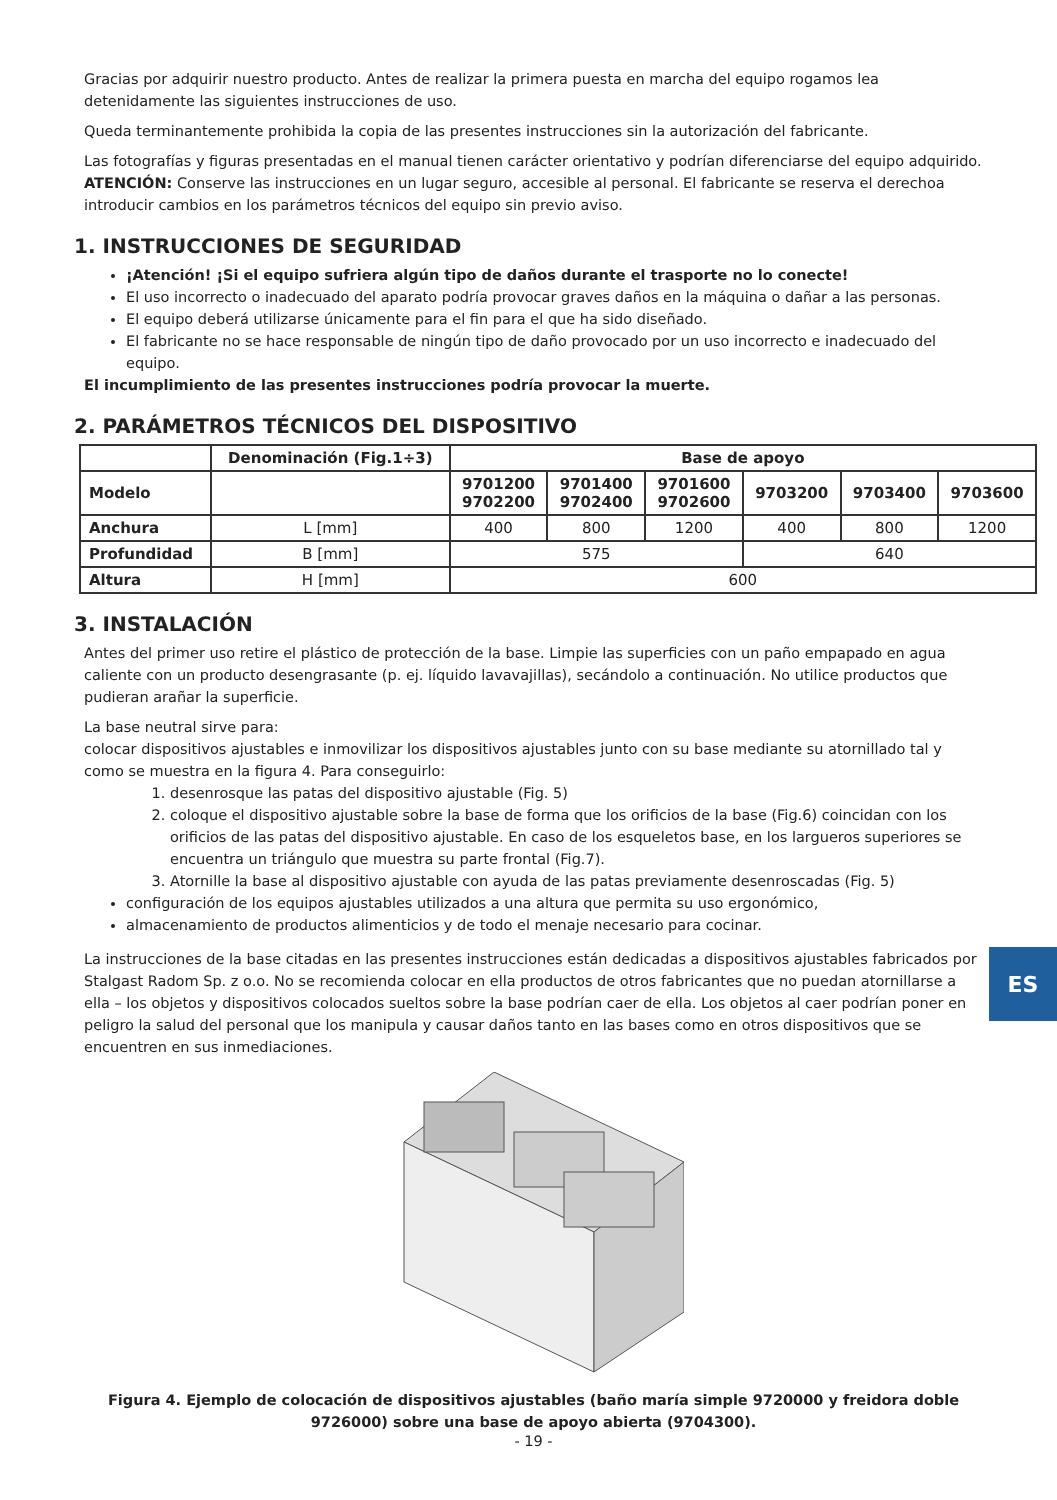Gracias por adquirir nuestro producto. Antes de realizar la primera puesta en marcha del equipo rogamos lea detenidamente las siguientes instrucciones de uso.
Queda terminantemente prohibida la copia de las presentes instrucciones sin la autorización del fabricante.
Las fotografías y figuras presentadas en el manual tienen carácter orientativo y podrían diferenciarse del equipo adquirido.
ATENCIÓN: Conserve las instrucciones en un lugar seguro, accesible al personal. El fabricante se reserva el derechoa introducir cambios en los parámetros técnicos del equipo sin previo aviso.
1. INSTRUCCIONES DE SEGURIDAD
¡Atención! ¡Si el equipo sufriera algún tipo de daños durante el trasporte no lo conecte!
El uso incorrecto o inadecuado del aparato podría provocar graves daños en la máquina o dañar a las personas.
El equipo deberá utilizarse únicamente para el fin para el que ha sido diseñado.
El fabricante no se hace responsable de ningún tipo de daño provocado por un uso incorrecto e inadecuado del equipo.
El incumplimiento de las presentes instrucciones podría provocar la muerte.
2. PARÁMETROS TÉCNICOS DEL DISPOSITIVO
| | Denominación (Fig.1÷3) | Base de apoyo | | | | | |
| --- | --- | --- | --- | --- | --- | --- | --- |
| Modelo | | 9701200 9702200 | 9701400 9702400 | 9701600 9702600 | 9703200 | 9703400 | 9703600 |
| Anchura | L [mm] | 400 | 800 | 1200 | 400 | 800 | 1200 |
| Profundidad | B [mm] | 575 | | | 640 | | |
| Altura | H [mm] | 600 | | | | | |
3. INSTALACIÓN
Antes del primer uso retire el plástico de protección de la base. Limpie las superficies con un paño empapado en agua caliente con un producto desengrasante (p. ej. líquido lavavajillas), secándolo a continuación. No utilice productos que pudieran arañar la superficie.
La base neutral sirve para:
colocar dispositivos ajustables e inmovilizar los dispositivos ajustables junto con su base mediante su atornillado tal y como se muestra en la figura 4. Para conseguirlo:
1. desenrosque las patas del dispositivo ajustable (Fig. 5)
2. coloque el dispositivo ajustable sobre la base de forma que los orificios de la base (Fig.6) coincidan con los orificios de las patas del dispositivo ajustable. En caso de los esqueletos base, en los largueros superiores se encuentra un triángulo que muestra su parte frontal (Fig.7).
3. Atornille la base al dispositivo ajustable con ayuda de las patas previamente desenroscadas (Fig. 5)
configuración de los equipos ajustables utilizados a una altura que permita su uso ergonómico,
almacenamiento de productos alimenticios y de todo el menaje necesario para cocinar.
La instrucciones de la base citadas en las presentes instrucciones están dedicadas a dispositivos ajustables fabricados por Stalgast Radom Sp. z o.o. No se recomienda colocar en ella productos de otros fabricantes que no puedan atornillarse a ella – los objetos y dispositivos colocados sueltos sobre la base podrían caer de ella. Los objetos al caer podrían poner en peligro la salud del personal que los manipula y causar daños tanto en las bases como en otros dispositivos que se encuentren en sus inmediaciones.
Figura 4. Ejemplo de colocación de dispositivos ajustables (baño maría simple 9720000 y freidora doble 9726000) sobre una base de apoyo abierta (9704300).
- 19 -
ES